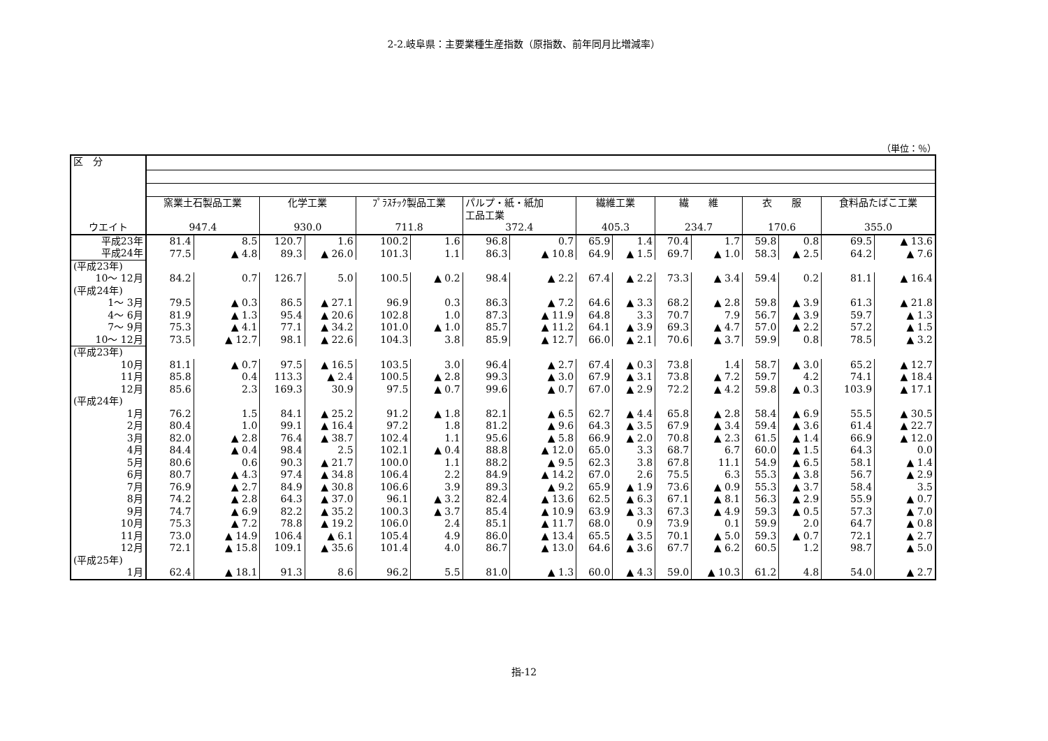2-2.岐阜県：主要業種生産指数（原指数、前年同月比増減率）
（単位：％）
| 区 分 | | | | | | | | | | | | | | | | |
| | 窯業土石製品工業 | | 化学工業 | | ﾌﾟﾗｽﾁｯｸ製品工業 | | パルプ・紙・紙加 工品工業 | | 繊維工業 | | 繊 維 | | 衣 服 | | 食料品たばこ工業 | |
| ウエイト | 947.4 | | 930.0 | | 711.8 | | 372.4 | | 405.3 | | 234.7 | | 170.6 | | 355.0 | |
| 平成23年 | 81.4 | 8.5 | 120.7 | 1.6 | 100.2 | 1.6 | 96.8 | 0.7 | 65.9 | 1.4 | 70.4 | 1.7 | 59.8 | 0.8 | 69.5 | ▲ 13.6 |
| 平成24年 | 77.5 | ▲ 4.8 | 89.3 | ▲ 26.0 | 101.3 | 1.1 | 86.3 | ▲ 10.8 | 64.9 | ▲ 1.5 | 69.7 | ▲ 1.0 | 58.3 | ▲ 2.5 | 64.2 | ▲ 7.6 |
| (平成23年) | | | | | | | | | | | | | | | | |
| 10～ 12月 | 84.2 | 0.7 | 126.7 | 5.0 | 100.5 | ▲ 0.2 | 98.4 | ▲ 2.2 | 67.4 | ▲ 2.2 | 73.3 | ▲ 3.4 | 59.4 | 0.2 | 81.1 | ▲ 16.4 |
| (平成24年) | | | | | | | | | | | | | | | | |
| 1～ 3月 | 79.5 | ▲ 0.3 | 86.5 | ▲ 27.1 | 96.9 | 0.3 | 86.3 | ▲ 7.2 | 64.6 | ▲ 3.3 | 68.2 | ▲ 2.8 | 59.8 | ▲ 3.9 | 61.3 | ▲ 21.8 |
| 4～ 6月 | 81.9 | ▲ 1.3 | 95.4 | ▲ 20.6 | 102.8 | 1.0 | 87.3 | ▲ 11.9 | 64.8 | 3.3 | 70.7 | 7.9 | 56.7 | ▲ 3.9 | 59.7 | ▲ 1.3 |
| 7～ 9月 | 75.3 | ▲ 4.1 | 77.1 | ▲ 34.2 | 101.0 | ▲ 1.0 | 85.7 | ▲ 11.2 | 64.1 | ▲ 3.9 | 69.3 | ▲ 4.7 | 57.0 | ▲ 2.2 | 57.2 | ▲ 1.5 |
| 10～ 12月 | 73.5 | ▲ 12.7 | 98.1 | ▲ 22.6 | 104.3 | 3.8 | 85.9 | ▲ 12.7 | 66.0 | ▲ 2.1 | 70.6 | ▲ 3.7 | 59.9 | 0.8 | 78.5 | ▲ 3.2 |
| (平成23年) | | | | | | | | | | | | | | | | |
| 10月 | 81.1 | ▲ 0.7 | 97.5 | ▲ 16.5 | 103.5 | 3.0 | 96.4 | ▲ 2.7 | 67.4 | ▲ 0.3 | 73.8 | 1.4 | 58.7 | ▲ 3.0 | 65.2 | ▲ 12.7 |
| 11月 | 85.8 | 0.4 | 113.3 | ▲ 2.4 | 100.5 | ▲ 2.8 | 99.3 | ▲ 3.0 | 67.9 | ▲ 3.1 | 73.8 | ▲ 7.2 | 59.7 | 4.2 | 74.1 | ▲ 18.4 |
| 12月 | 85.6 | 2.3 | 169.3 | 30.9 | 97.5 | ▲ 0.7 | 99.6 | ▲ 0.7 | 67.0 | ▲ 2.9 | 72.2 | ▲ 4.2 | 59.8 | ▲ 0.3 | 103.9 | ▲ 17.1 |
| (平成24年) | | | | | | | | | | | | | | | | |
| 1月 | 76.2 | 1.5 | 84.1 | ▲ 25.2 | 91.2 | ▲ 1.8 | 82.1 | ▲ 6.5 | 62.7 | ▲ 4.4 | 65.8 | ▲ 2.8 | 58.4 | ▲ 6.9 | 55.5 | ▲ 30.5 |
| 2月 | 80.4 | 1.0 | 99.1 | ▲ 16.4 | 97.2 | 1.8 | 81.2 | ▲ 9.6 | 64.3 | ▲ 3.5 | 67.9 | ▲ 3.4 | 59.4 | ▲ 3.6 | 61.4 | ▲ 22.7 |
| 3月 | 82.0 | ▲ 2.8 | 76.4 | ▲ 38.7 | 102.4 | 1.1 | 95.6 | ▲ 5.8 | 66.9 | ▲ 2.0 | 70.8 | ▲ 2.3 | 61.5 | ▲ 1.4 | 66.9 | ▲ 12.0 |
| 4月 | 84.4 | ▲ 0.4 | 98.4 | 2.5 | 102.1 | ▲ 0.4 | 88.8 | ▲ 12.0 | 65.0 | 3.3 | 68.7 | 6.7 | 60.0 | ▲ 1.5 | 64.3 | 0.0 |
| 5月 | 80.6 | 0.6 | 90.3 | ▲ 21.7 | 100.0 | 1.1 | 88.2 | ▲ 9.5 | 62.3 | 3.8 | 67.8 | 11.1 | 54.9 | ▲ 6.5 | 58.1 | ▲ 1.4 |
| 6月 | 80.7 | ▲ 4.3 | 97.4 | ▲ 34.8 | 106.4 | 2.2 | 84.9 | ▲ 14.2 | 67.0 | 2.6 | 75.5 | 6.3 | 55.3 | ▲ 3.8 | 56.7 | ▲ 2.9 |
| 7月 | 76.9 | ▲ 2.7 | 84.9 | ▲ 30.8 | 106.6 | 3.9 | 89.3 | ▲ 9.2 | 65.9 | ▲ 1.9 | 73.6 | ▲ 0.9 | 55.3 | ▲ 3.7 | 58.4 | 3.5 |
| 8月 | 74.2 | ▲ 2.8 | 64.3 | ▲ 37.0 | 96.1 | ▲ 3.2 | 82.4 | ▲ 13.6 | 62.5 | ▲ 6.3 | 67.1 | ▲ 8.1 | 56.3 | ▲ 2.9 | 55.9 | ▲ 0.7 |
| 9月 | 74.7 | ▲ 6.9 | 82.2 | ▲ 35.2 | 100.3 | ▲ 3.7 | 85.4 | ▲ 10.9 | 63.9 | ▲ 3.3 | 67.3 | ▲ 4.9 | 59.3 | ▲ 0.5 | 57.3 | ▲ 7.0 |
| 10月 | 75.3 | ▲ 7.2 | 78.8 | ▲ 19.2 | 106.0 | 2.4 | 85.1 | ▲ 11.7 | 68.0 | 0.9 | 73.9 | 0.1 | 59.9 | 2.0 | 64.7 | ▲ 0.8 |
| 11月 | 73.0 | ▲ 14.9 | 106.4 | ▲ 6.1 | 105.4 | 4.9 | 86.0 | ▲ 13.4 | 65.5 | ▲ 3.5 | 70.1 | ▲ 5.0 | 59.3 | ▲ 0.7 | 72.1 | ▲ 2.7 |
| 12月 | 72.1 | ▲ 15.8 | 109.1 | ▲ 35.6 | 101.4 | 4.0 | 86.7 | ▲ 13.0 | 64.6 | ▲ 3.6 | 67.7 | ▲ 6.2 | 60.5 | 1.2 | 98.7 | ▲ 5.0 |
| (平成25年) | | | | | | | | | | | | | | | | |
| 1月 | 62.4 | ▲ 18.1 | 91.3 | 8.6 | 96.2 | 5.5 | 81.0 | ▲ 1.3 | 60.0 | ▲ 4.3 | 59.0 | ▲ 10.3 | 61.2 | 4.8 | 54.0 | ▲ 2.7 |
指-12